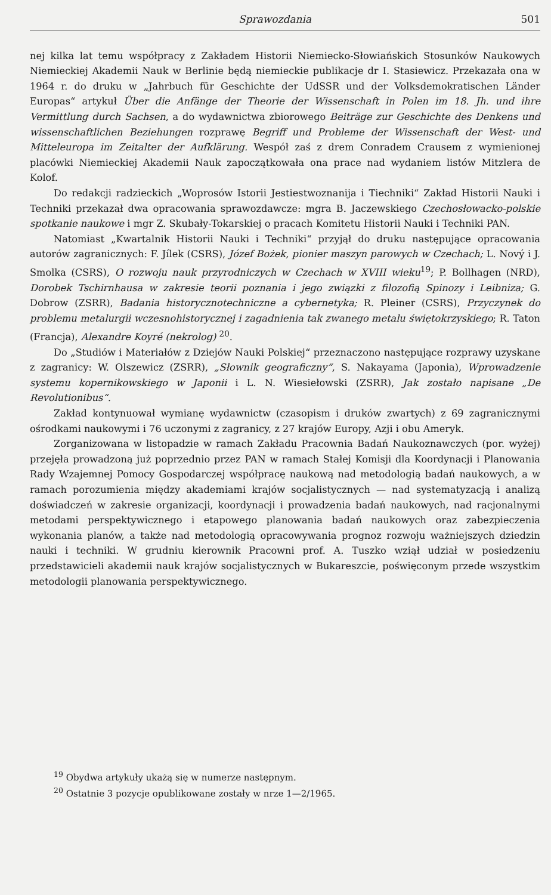Sprawozdania 501
nej kilka lat temu współpracy z Zakładem Historii Niemiecko-Słowiańskich Stosunków Naukowych Niemieckiej Akademii Nauk w Berlinie będą niemieckie publikacje dr I. Stasiewicz. Przekazała ona w 1964 r. do druku w „Jahrbuch für Geschichte der UdSSR und der Volksdemokratischen Länder Europas“ artykuł Über die Anfänge der Theorie der Wissenschaft in Polen im 18. Jh. und ihre Vermittlung durch Sachsen, a do wydawnictwa zbiorowego Beiträge zur Geschichte des Denkens und wissenschaftlichen Beziehungen rozprawę Begriff und Probleme der Wissenschaft der West- und Mitteleuropa im Zeitalter der Aufklärung. Wespół zaś z drem Conradem Crausem z wymienionej placówki Niemieckiej Akademii Nauk zapoczątkowała ona prace nad wydaniem listów Mitzlera de Kolof.
Do redakcji radzieckich „Woprosów Istorii Jestiestwoznanija i Tiechniki“ Zakład Historii Nauki i Techniki przekazał dwa opracowania sprawozdawcze: mgra B. Jaczewskiego Czechosłowacko-polskie spotkanie naukowe i mgr Z. Skubały-Tokarskiej o pracach Komitetu Historii Nauki i Techniki PAN.
Natomiast „Kwartalnik Historii Nauki i Techniki“ przyjął do druku następujące opracowania autorów zagranicznych: F. Jílek (CSRS), Józef Bożek, pionier maszyn parowych w Czechach; L. Nový i J. Smolka (CSRS), O rozwoju nauk przyrodniczych w Czechach w XVIII wieku<sup>19</sup>; P. Bollhagen (NRD), Dorobek Tschirnhausa w zakresie teorii poznania i jego związki z filozofią Spinozy i Leibniza; G. Dobrow (ZSRR), Badania historycznotechniczne a cybernetyka; R. Pleiner (CSRS), Przyczynek do problemu metalurgii wczesnohistorycznej i zagadnienia tak zwanego metalu świętokrzyskiego; R. Taton (Francja), Alexandre Koyré (nekrolog) <sup>20</sup>.
Do „Studiów i Materiałów z Dziejów Nauki Polskiej“ przeznaczono następujące rozprawy uzyskane z zagranicy: W. Olszewicz (ZSRR), „Słownik geograficzny“, S. Nakayama (Japonia), Wprowadzenie systemu kopernikowskiego w Japonii i L. N. Wiesiełowski (ZSRR), Jak zostało napisane „De Revolutionibus“.
Zakład kontynuował wymianę wydawnictw (czasopism i druków zwartych) z 69 zagranicznymi ośrodkami naukowymi i 76 uczonymi z zagranicy, z 27 krajów Europy, Azji i obu Ameryk.
Zorganizowana w listopadzie w ramach Zakładu Pracownia Badań Naukoznawczych (por. wyżej) przejęła prowadzoną już poprzednio przez PAN w ramach Stałej Komisji dla Koordynacji i Planowania Rady Wzajemnej Pomocy Gospodarczej współpracę naukową nad metodologią badań naukowych, a w ramach porozumienia między akademiami krajów socjalistycznych — nad systematyzacją i analizą doświadczeń w zakresie organizacji, koordynacji i prowadzenia badań naukowych, nad racjonalnymi metodami perspektywicznego i etapowego planowania badań naukowych oraz zabezpieczenia wykonania planów, a także nad metodologią opracowywania prognoz rozwoju ważniejszych dziedzin nauki i techniki. W grudniu kierownik Pracowni prof. A. Tuszko wziął udział w posiedzeniu przedstawicieli akademii nauk krajów socjalistycznych w Bukareszcie, poświęconym przede wszystkim metodologii planowania perspektywicznego.
<sup>19</sup> Obydwa artykuły ukażą się w numerze następnym.
<sup>20</sup> Ostatnie 3 pozycje opublikowane zostały w nrze 1—2/1965.